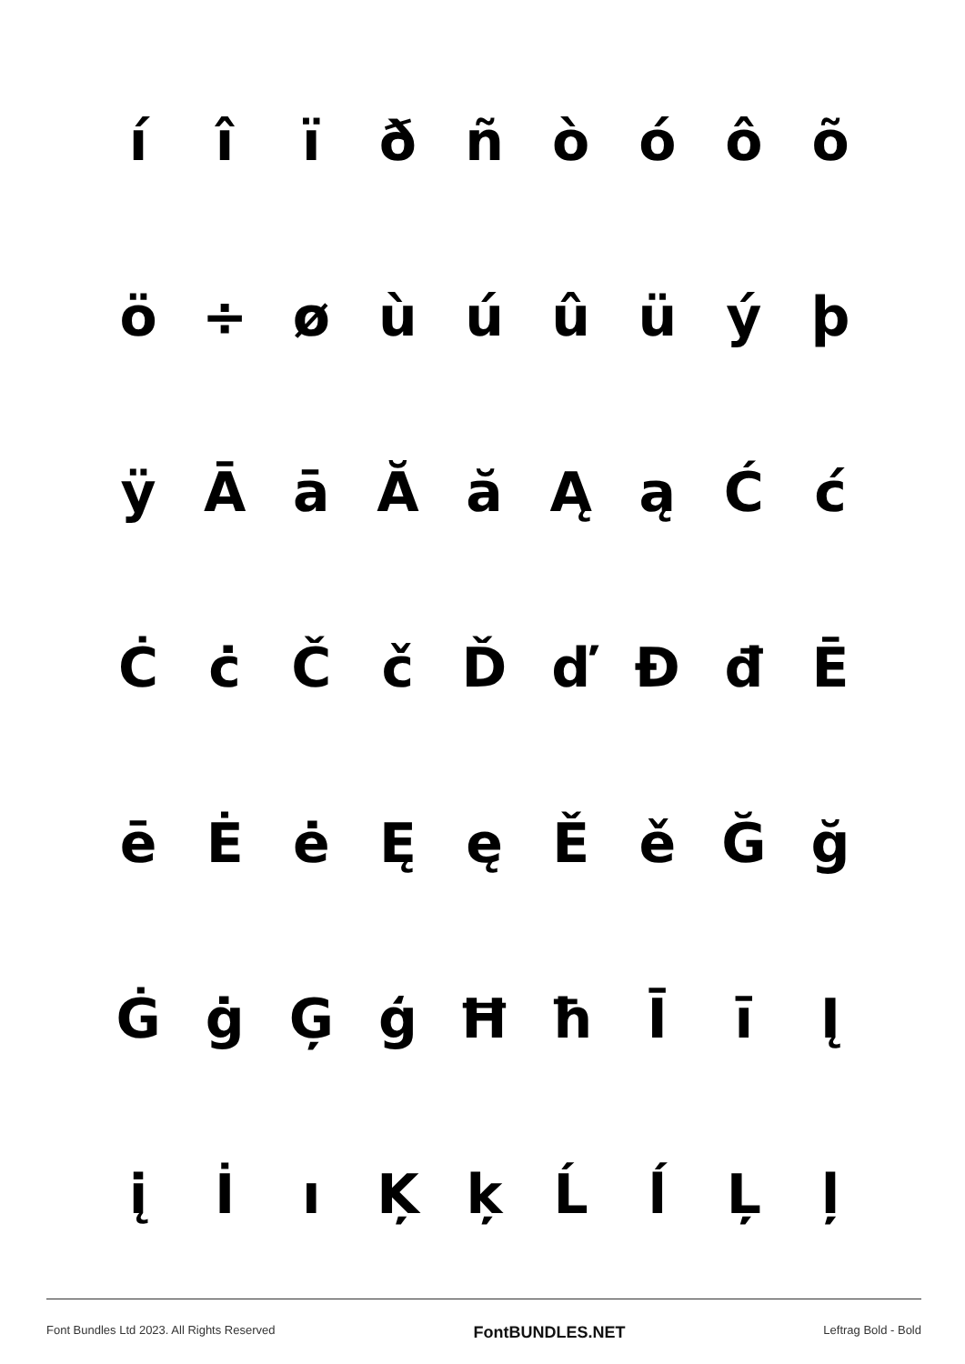í î ï ð ñ ò ó ô õ
ö ÷ ø ù ú û ü ý þ
ÿ Ā ā Ă ă Ą ą Ć ć
Ċ ċ Č č Ď ď Đ đ Ē
ē Ė ė Ę ę Ě ě Ğ ğ
Ġ ġ Ģ ģ Ħ ħ Ī ī Į
į İ ı Ķ ķ Ĺ ĺ Ļ ļ
Font Bundles Ltd 2023. All Rights Reserved FontBUNDLES.NET Leftrag Bold - Bold